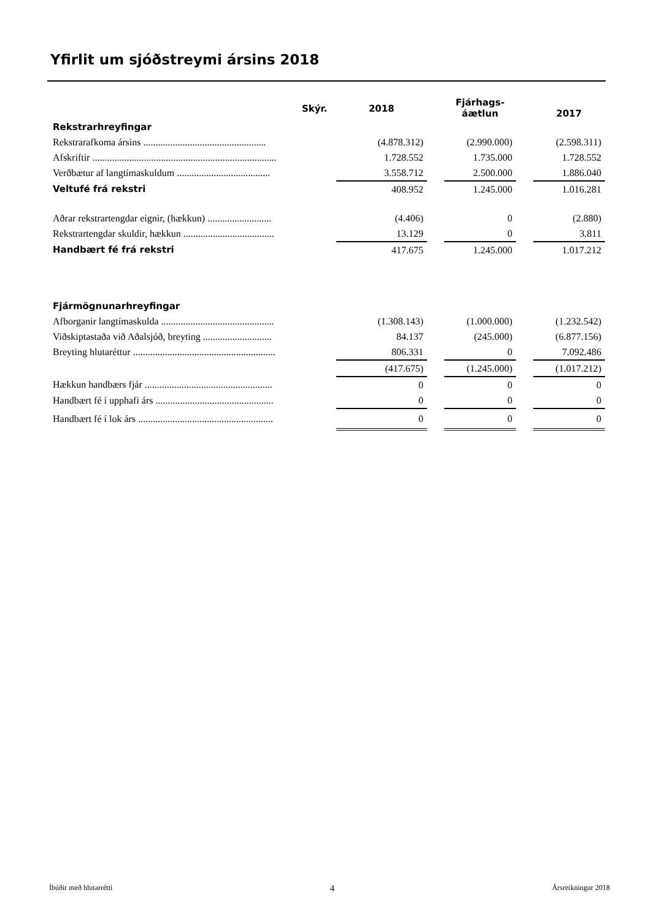Yfirlit um sjóðstreymi ársins 2018
| | | | | Fjárhags- áætlun | | 2017 |
| --- | --- | --- | --- | --- | --- | --- |
| Rekstrarhreyfingar | Skýr. | 2018 | | | | |
| Rekstrarafkoma ársins .................................................. | | (4.878.312) | | (2.990.000) | | (2.598.311) |
| Afskriftir ........................................................................... | | 1.728.552 | | 1.735.000 | | 1.728.552 |
| Verðbætur af langtímaskuldum ...................................... | | 3.558.712 | | 2.500.000 | | 1.886.040 |
| Veltufé frá rekstri | | 408.952 | | 1.245.000 | | 1.016.281 |
| Aðrar rekstrartengdar eignir, (hækkun) .......................... | | (4.406) | | 0 | | (2.880) |
| Rekstrartengdar skuldir, hækkun ..................................... | | 13.129 | | 0 | | 3.811 |
| Handbært fé frá rekstri | | 417.675 | | 1.245.000 | | 1.017.212 |
| Fjármögnunarhreyfingar | | | | | | |
| Afborganir langtímaskulda .............................................. | | (1.308.143) | | (1.000.000) | | (1.232.542) |
| Viðskiptastaða við Aðalsjóð, breyting ............................ | | 84.137 | | (245.000) | | (6.877.156) |
| Breyting hlutaréttur .......................................................... | | 806.331 | | 0 | | 7.092.486 |
| | | (417.675) | | (1.245.000) | | (1.017.212) |
| Hækkun handbærs fjár .................................................... | | 0 | | 0 | | 0 |
| Handbært fé í upphafi árs ................................................ | | 0 | | 0 | | 0 |
| Handbært fé í lok árs ....................................................... | | 0 | | 0 | | 0 |
Íbúðir með hlutarrétti 4 Ársreikningur 2018